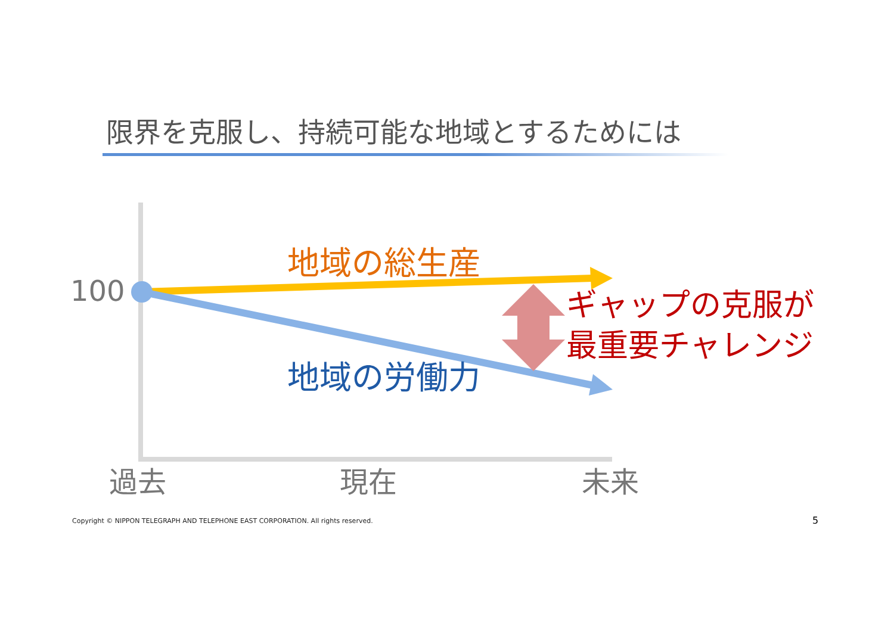限界を克服し、持続可能な地域とするためには
100
地域の総生産
地域の労働力
ギャップの克服が
最重要チャレンジ
過去 現在 未来
Copyright © NIPPON TELEGRAPH AND TELEPHONE EAST CORPORATION. All rights reserved.
5